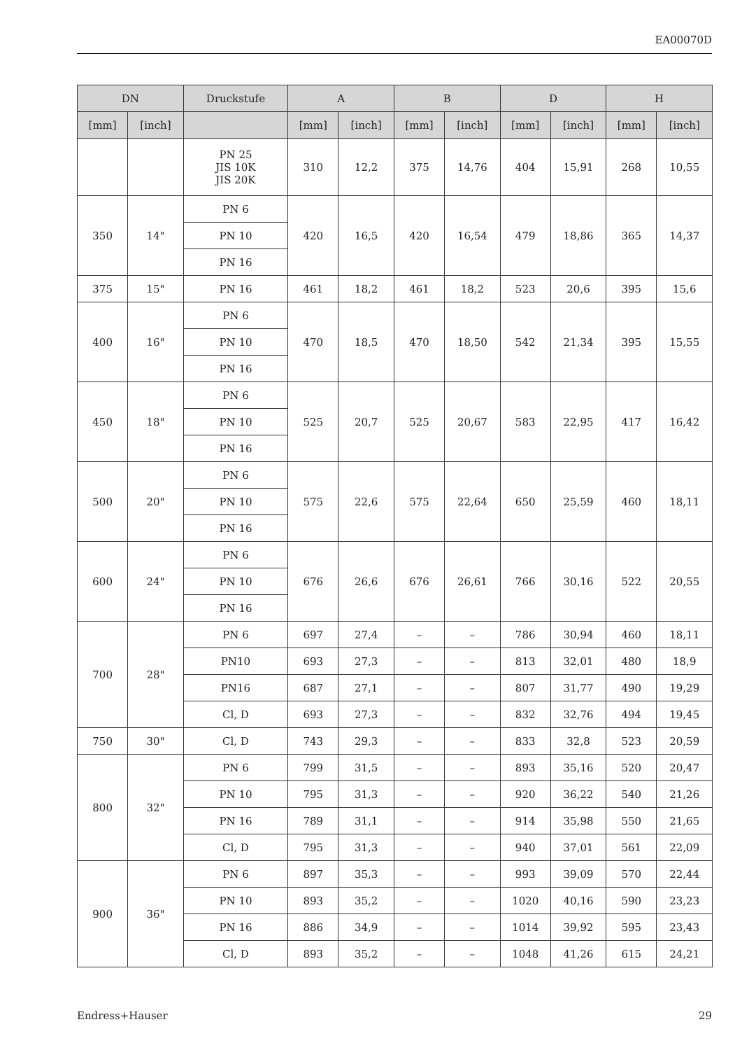EA00070D
| DN | | Druckstufe | A | | B | | D | | H | |
| --- | --- | --- | --- | --- | --- | --- | --- | --- | --- | --- |
| [mm] | [inch] | | [mm] | [inch] | [mm] | [inch] | [mm] | [inch] | [mm] | [inch] |
| | | PN 25 JIS 10K JIS 20K | 310 | 12,2 | 375 | 14,76 | 404 | 15,91 | 268 | 10,55 |
| 350 | 14" | PN 6 | 420 | 16,5 | 420 | 16,54 | 479 | 18,86 | 365 | 14,37 |
| | | PN 10 | | | | | | | | |
| | | PN 16 | | | | | | | | |
| 375 | 15" | PN 16 | 461 | 18,2 | 461 | 18,2 | 523 | 20,6 | 395 | 15,6 |
| 400 | 16" | PN 6 | 470 | 18,5 | 470 | 18,50 | 542 | 21,34 | 395 | 15,55 |
| | | PN 10 | | | | | | | | |
| | | PN 16 | | | | | | | | |
| 450 | 18" | PN 6 | 525 | 20,7 | 525 | 20,67 | 583 | 22,95 | 417 | 16,42 |
| | | PN 10 | | | | | | | | |
| | | PN 16 | | | | | | | | |
| 500 | 20" | PN 6 | 575 | 22,6 | 575 | 22,64 | 650 | 25,59 | 460 | 18,11 |
| | | PN 10 | | | | | | | | |
| | | PN 16 | | | | | | | | |
| 600 | 24" | PN 6 | 676 | 26,6 | 676 | 26,61 | 766 | 30,16 | 522 | 20,55 |
| | | PN 10 | | | | | | | | |
| | | PN 16 | | | | | | | | |
| 700 | 28" | PN 6 | 697 | 27,4 | – | – | 786 | 30,94 | 460 | 18,11 |
| | | PN10 | 693 | 27,3 | – | – | 813 | 32,01 | 480 | 18,9 |
| | | PN16 | 687 | 27,1 | – | – | 807 | 31,77 | 490 | 19,29 |
| | | Cl, D | 693 | 27,3 | – | – | 832 | 32,76 | 494 | 19,45 |
| 750 | 30" | Cl, D | 743 | 29,3 | – | – | 833 | 32,8 | 523 | 20,59 |
| 800 | 32" | PN 6 | 799 | 31,5 | – | – | 893 | 35,16 | 520 | 20,47 |
| | | PN 10 | 795 | 31,3 | – | – | 920 | 36,22 | 540 | 21,26 |
| | | PN 16 | 789 | 31,1 | – | – | 914 | 35,98 | 550 | 21,65 |
| | | Cl, D | 795 | 31,3 | – | – | 940 | 37,01 | 561 | 22,09 |
| 900 | 36" | PN 6 | 897 | 35,3 | – | – | 993 | 39,09 | 570 | 22,44 |
| | | PN 10 | 893 | 35,2 | – | – | 1020 | 40,16 | 590 | 23,23 |
| | | PN 16 | 886 | 34,9 | – | – | 1014 | 39,92 | 595 | 23,43 |
| | | Cl, D | 893 | 35,2 | – | – | 1048 | 41,26 | 615 | 24,21 |
Endress+Hauser 29